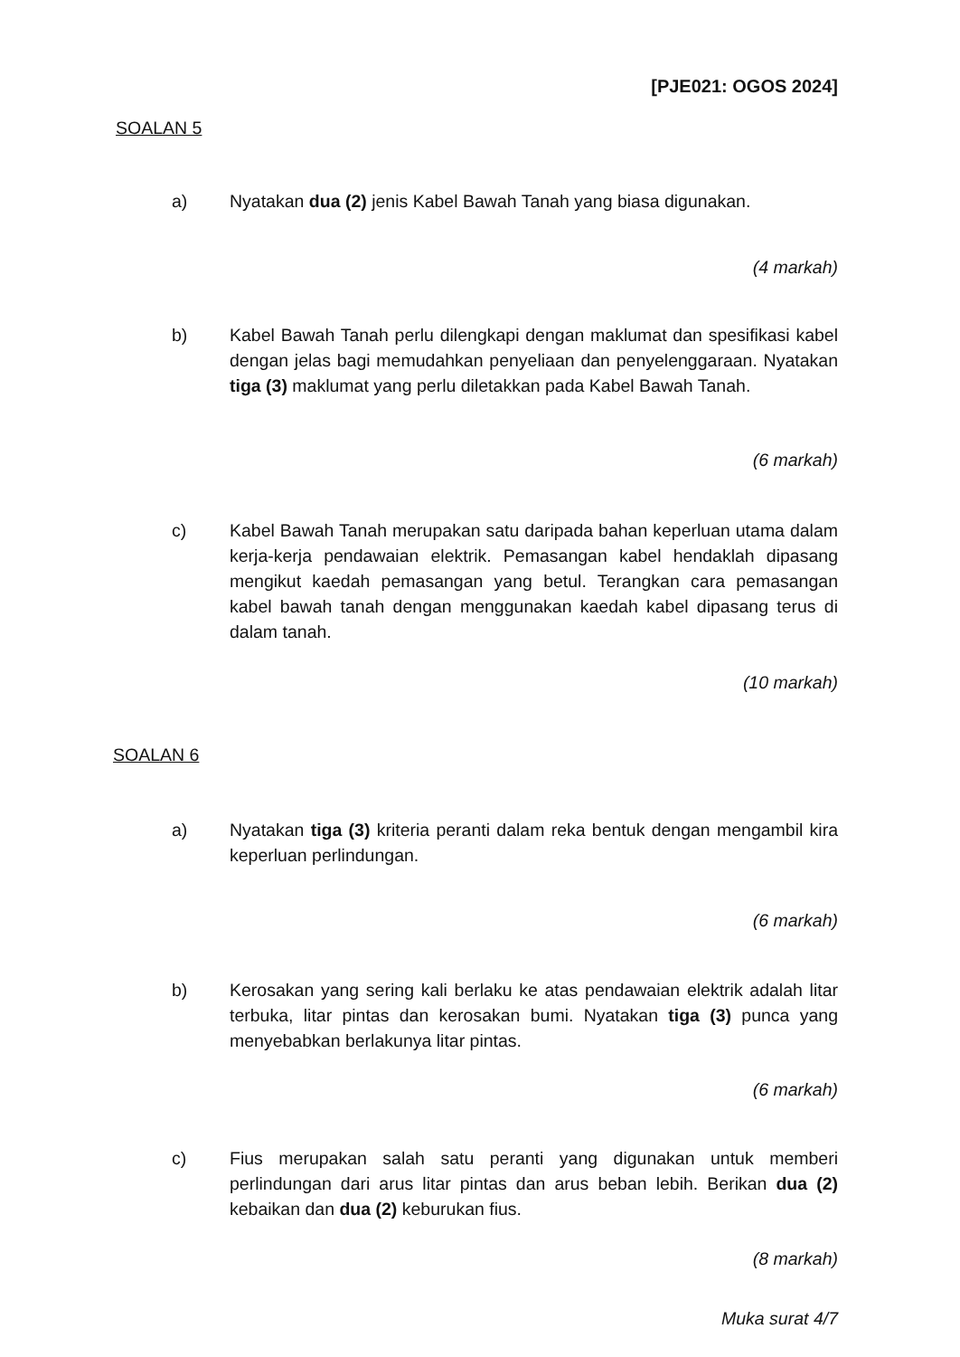[PJE021: OGOS 2024]
SOALAN 5
a) Nyatakan dua (2) jenis Kabel Bawah Tanah yang biasa digunakan.
(4 markah)
b) Kabel Bawah Tanah perlu dilengkapi dengan maklumat dan spesifikasi kabel dengan jelas bagi memudahkan penyeliaan dan penyelenggaraan. Nyatakan tiga (3) maklumat yang perlu diletakkan pada Kabel Bawah Tanah.
(6 markah)
c) Kabel Bawah Tanah merupakan satu daripada bahan keperluan utama dalam kerja-kerja pendawaian elektrik. Pemasangan kabel hendaklah dipasang mengikut kaedah pemasangan yang betul. Terangkan cara pemasangan kabel bawah tanah dengan menggunakan kaedah kabel dipasang terus di dalam tanah.
(10 markah)
SOALAN 6
a) Nyatakan tiga (3) kriteria peranti dalam reka bentuk dengan mengambil kira keperluan perlindungan.
(6 markah)
b) Kerosakan yang sering kali berlaku ke atas pendawaian elektrik adalah litar terbuka, litar pintas dan kerosakan bumi. Nyatakan tiga (3) punca yang menyebabkan berlakunya litar pintas.
(6 markah)
c) Fius merupakan salah satu peranti yang digunakan untuk memberi perlindungan dari arus litar pintas dan arus beban lebih. Berikan dua (2) kebaikan dan dua (2) keburukan fius.
(8 markah)
Muka surat 4/7